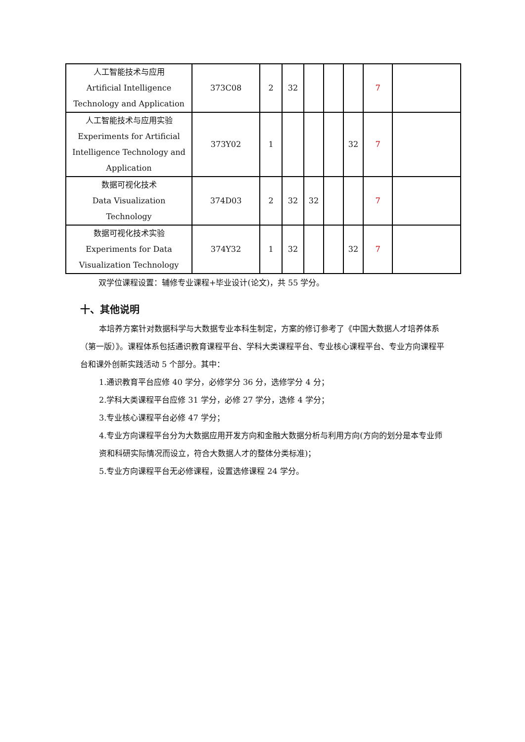| 人工智能技术与应用 Artificial Intelligence Technology and Application | 373C08 | 2 | 32 | | | | 7 | |
| 人工智能技术与应用实验 Experiments for Artificial Intelligence Technology and Application | 373Y02 | 1 | | | | 32 | 7 | |
| 数据可视化技术 Data Visualization Technology | 374D03 | 2 | 32 | 32 | | | 7 | |
| 数据可视化技术实验 Experiments for Data Visualization Technology | 374Y32 | 1 | 32 | | | 32 | 7 | |
双学位课程设置：辅修专业课程+毕业设计(论文)，共 55 学分。
十、其他说明
本培养方案针对数据科学与大数据专业本科生制定，方案的修订参考了《中国大数据人才培养体系（第一版）》。课程体系包括通识教育课程平台、学科大类课程平台、专业核心课程平台、专业方向课程平台和课外创新实践活动 5 个部分。其中：
1.通识教育平台应修 40 学分，必修学分 36 分，选修学分 4 分；
2.学科大类课程平台应修 31 学分，必修 27 学分，选修 4 学分；
3.专业核心课程平台必修 47 学分；
4.专业方向课程平台分为大数据应用开发方向和金融大数据分析与利用方向(方向的划分是本专业师资和科研实际情况而设立，符合大数据人才的整体分类标准)；
5.专业方向课程平台无必修课程，设置选修课程 24 学分。